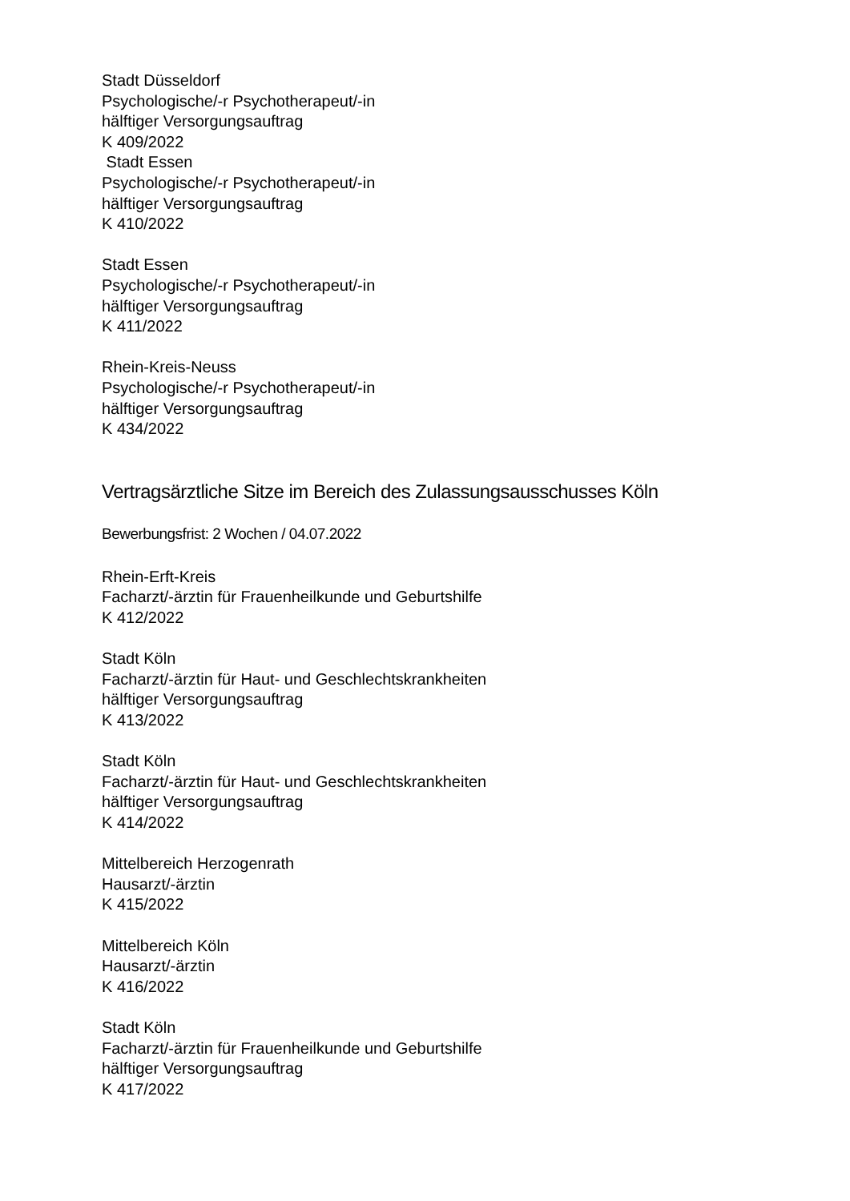Stadt Düsseldorf
Psychologische/-r Psychotherapeut/-in
hälftiger Versorgungsauftrag
K 409/2022
Stadt Essen
Psychologische/-r Psychotherapeut/-in
hälftiger Versorgungsauftrag
K 410/2022
Stadt Essen
Psychologische/-r Psychotherapeut/-in
hälftiger Versorgungsauftrag
K 411/2022
Rhein-Kreis-Neuss
Psychologische/-r Psychotherapeut/-in
hälftiger Versorgungsauftrag
K 434/2022
Vertragsärztliche Sitze im Bereich des Zulassungsausschusses Köln
Bewerbungsfrist: 2 Wochen / 04.07.2022
Rhein-Erft-Kreis
Facharzt/-ärztin für Frauenheilkunde und Geburtshilfe
K 412/2022
Stadt Köln
Facharzt/-ärztin für Haut- und Geschlechtskrankheiten
hälftiger Versorgungsauftrag
K 413/2022
Stadt Köln
Facharzt/-ärztin für Haut- und Geschlechtskrankheiten
hälftiger Versorgungsauftrag
K 414/2022
Mittelbereich Herzogenrath
Hausarzt/-ärztin
K 415/2022
Mittelbereich Köln
Hausarzt/-ärztin
K 416/2022
Stadt Köln
Facharzt/-ärztin für Frauenheilkunde und Geburtshilfe
hälftiger Versorgungsauftrag
K 417/2022